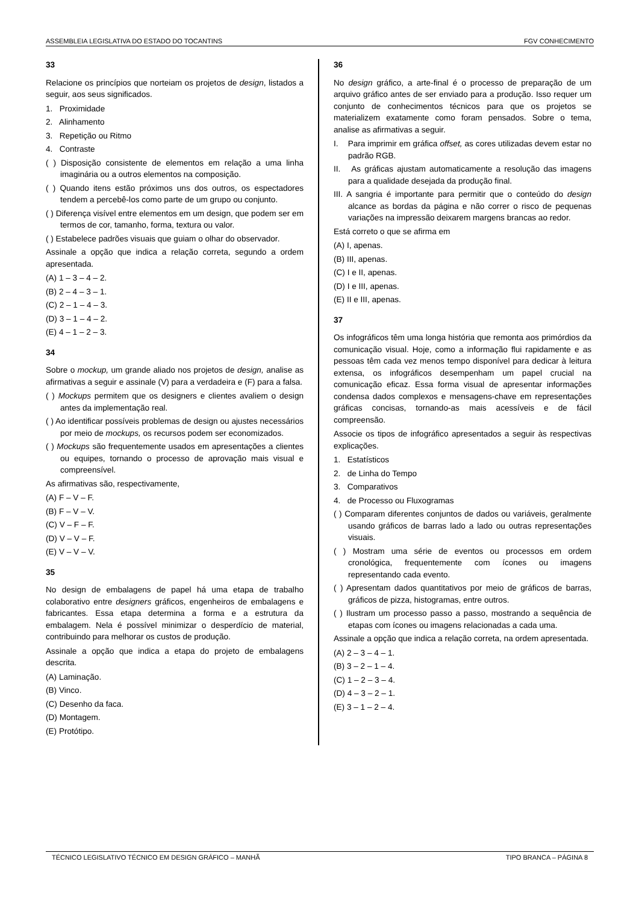ASSEMBLEIA LEGISLATIVA DO ESTADO DO TOCANTINS FGV CONHECIMENTO
33
Relacione os princípios que norteiam os projetos de design, listados a seguir, aos seus significados.
1. Proximidade
2. Alinhamento
3. Repetição ou Ritmo
4. Contraste
( ) Disposição consistente de elementos em relação a uma linha imaginária ou a outros elementos na composição.
( ) Quando itens estão próximos uns dos outros, os espectadores tendem a percebê-los como parte de um grupo ou conjunto.
( ) Diferença visível entre elementos em um design, que podem ser em termos de cor, tamanho, forma, textura ou valor.
( ) Estabelece padrões visuais que guiam o olhar do observador.
Assinale a opção que indica a relação correta, segundo a ordem apresentada.
(A) 1 – 3 – 4 – 2.
(B) 2 – 4 – 3 – 1.
(C) 2 – 1 – 4 – 3.
(D) 3 – 1 – 4 – 2.
(E) 4 – 1 – 2 – 3.
34
Sobre o mockup, um grande aliado nos projetos de design, analise as afirmativas a seguir e assinale (V) para a verdadeira e (F) para a falsa.
( ) Mockups permitem que os designers e clientes avaliem o design antes da implementação real.
( ) Ao identificar possíveis problemas de design ou ajustes necessários por meio de mockups, os recursos podem ser economizados.
( ) Mockups são frequentemente usados em apresentações a clientes ou equipes, tornando o processo de aprovação mais visual e compreensível.
As afirmativas são, respectivamente,
(A) F – V – F.
(B) F – V – V.
(C) V – F – F.
(D) V – V – F.
(E) V – V – V.
35
No design de embalagens de papel há uma etapa de trabalho colaborativo entre designers gráficos, engenheiros de embalagens e fabricantes. Essa etapa determina a forma e a estrutura da embalagem. Nela é possível minimizar o desperdício de material, contribuindo para melhorar os custos de produção.
Assinale a opção que indica a etapa do projeto de embalagens descrita.
(A) Laminação.
(B) Vinco.
(C) Desenho da faca.
(D) Montagem.
(E) Protótipo.
36
No design gráfico, a arte-final é o processo de preparação de um arquivo gráfico antes de ser enviado para a produção. Isso requer um conjunto de conhecimentos técnicos para que os projetos se materializem exatamente como foram pensados. Sobre o tema, analise as afirmativas a seguir.
I. Para imprimir em gráfica offset, as cores utilizadas devem estar no padrão RGB.
II. As gráficas ajustam automaticamente a resolução das imagens para a qualidade desejada da produção final.
III. A sangria é importante para permitir que o conteúdo do design alcance as bordas da página e não correr o risco de pequenas variações na impressão deixarem margens brancas ao redor.
Está correto o que se afirma em
(A) I, apenas.
(B) III, apenas.
(C) I e II, apenas.
(D) I e III, apenas.
(E) II e III, apenas.
37
Os infográficos têm uma longa história que remonta aos primórdios da comunicação visual. Hoje, como a informação flui rapidamente e as pessoas têm cada vez menos tempo disponível para dedicar à leitura extensa, os infográficos desempenham um papel crucial na comunicação eficaz. Essa forma visual de apresentar informações condensa dados complexos e mensagens-chave em representações gráficas concisas, tornando-as mais acessíveis e de fácil compreensão.
Associe os tipos de infográfico apresentados a seguir às respectivas explicações.
1. Estatísticos
2. de Linha do Tempo
3. Comparativos
4. de Processo ou Fluxogramas
( ) Comparam diferentes conjuntos de dados ou variáveis, geralmente usando gráficos de barras lado a lado ou outras representações visuais.
( ) Mostram uma série de eventos ou processos em ordem cronológica, frequentemente com ícones ou imagens representando cada evento.
( ) Apresentam dados quantitativos por meio de gráficos de barras, gráficos de pizza, histogramas, entre outros.
( ) Ilustram um processo passo a passo, mostrando a sequência de etapas com ícones ou imagens relacionadas a cada uma.
Assinale a opção que indica a relação correta, na ordem apresentada.
(A) 2 – 3 – 4 – 1.
(B) 3 – 2 – 1 – 4.
(C) 1 – 2 – 3 – 4.
(D) 4 – 3 – 2 – 1.
(E) 3 – 1 – 2 – 4.
TÉCNICO LEGISLATIVO TÉCNICO EM DESIGN GRÁFICO – MANHÃ TIPO BRANCA – PÁGINA 8